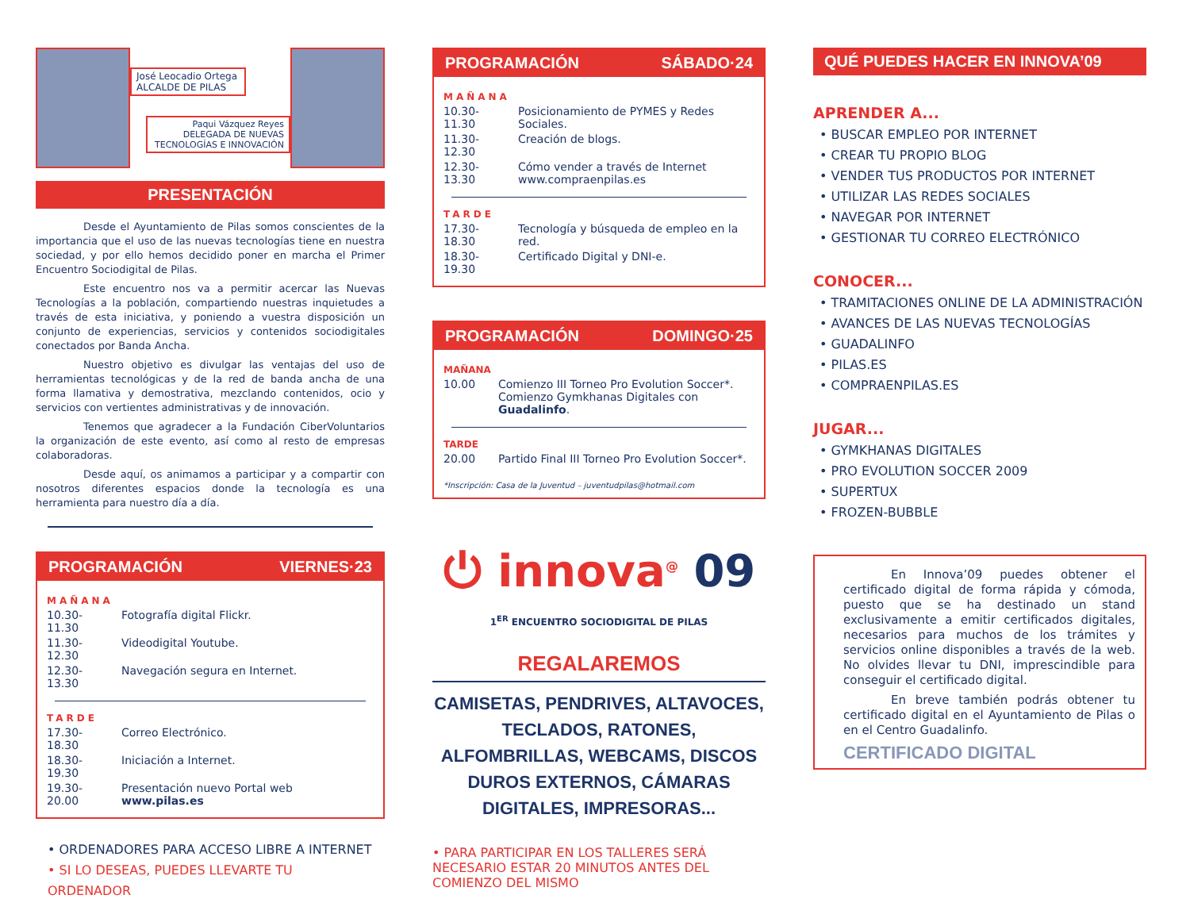José Leocadio Ortega
ALCALDE DE PILAS
Paqui Vázquez Reyes
DELEGADA DE NUEVAS
TECNOLOGÍAS E INNOVACIÓN
PRESENTACIÓN
Desde el Ayuntamiento de Pilas somos conscientes de la importancia que el uso de las nuevas tecnologías tiene en nuestra sociedad, y por ello hemos decidido poner en marcha el Primer Encuentro Sociodigital de Pilas.
Este encuentro nos va a permitir acercar las Nuevas Tecnologías a la población, compartiendo nuestras inquietudes a través de esta iniciativa, y poniendo a vuestra disposición un conjunto de experiencias, servicios y contenidos sociodigitales conectados por Banda Ancha.
Nuestro objetivo es divulgar las ventajas del uso de herramientas tecnológicas y de la red de banda ancha de una forma llamativa y demostrativa, mezclando contenidos, ocio y servicios con vertientes administrativas y de innovación.
Tenemos que agradecer a la Fundación CiberVoluntarios la organización de este evento, así como al resto de empresas colaboradoras.
Desde aquí, os animamos a participar y a compartir con nosotros diferentes espacios donde la tecnología es una herramienta para nuestro día a día.
PROGRAMACIÓN VIERNES·23
MAÑANA
10.30-11.30 Fotografía digital Flickr.
11.30-12.30 Videodigital Youtube.
12.30-13.30 Navegación segura en Internet.
TARDE
17.30-18.30 Correo Electrónico.
18.30-19.30 Iniciación a Internet.
19.30-20.00 Presentación nuevo Portal web www.pilas.es
• ORDENADORES PARA ACCESO LIBRE A INTERNET
• SI LO DESEAS, PUEDES LLEVARTE TU ORDENADOR
PROGRAMACIÓN SÁBADO·24
MAÑANA
10.30-11.30 Posicionamiento de PYMES y Redes Sociales.
11.30-12.30 Creación de blogs.
12.30-13.30 Cómo vender a través de Internet
www.compraenpilas.es
TARDE
17.30-18.30 Tecnología y búsqueda de empleo en la red.
18.30-19.30 Certificado Digital y DNI-e.
PROGRAMACIÓN DOMINGO·25
MAÑANA
10.00 Comienzo III Torneo Pro Evolution Soccer*.
Comienzo Gymkhanas Digitales con Guadalinfo.
TARDE
20.00 Partido Final III Torneo Pro Evolution Soccer*.
*Inscripción: Casa de la Juventud – juventudpilas@hotmail.com
⏻ innova<sup>@</sup> 09
1<sup>ER</sup> ENCUENTRO SOCIODIGITAL DE PILAS
REGALAREMOS
CAMISETAS, PENDRIVES, ALTAVOCES, TECLADOS, RATONES, ALFOMBRILLAS, WEBCAMS, DISCOS DUROS EXTERNOS, CÁMARAS DIGITALES, IMPRESORAS...
• PARA PARTICIPAR EN LOS TALLERES SERÁ NECESARIO ESTAR 20 MINUTOS ANTES DEL COMIENZO DEL MISMO
QUÉ PUEDES HACER EN INNOVA’09
APRENDER A...
• BUSCAR EMPLEO POR INTERNET
• CREAR TU PROPIO BLOG
• VENDER TUS PRODUCTOS POR INTERNET
• UTILIZAR LAS REDES SOCIALES
• NAVEGAR POR INTERNET
• GESTIONAR TU CORREO ELECTRÓNICO
CONOCER...
• TRAMITACIONES ONLINE DE LA ADMINISTRACIÓN
• AVANCES DE LAS NUEVAS TECNOLOGÍAS
• GUADALINFO
• PILAS.ES
• COMPRAENPILAS.ES
JUGAR...
• GYMKHANAS DIGITALES
• PRO EVOLUTION SOCCER 2009
• SUPERTUX
• FROZEN-BUBBLE
En Innova’09 puedes obtener el certificado digital de forma rápida y cómoda, puesto que se ha destinado un stand exclusivamente a emitir certificados digitales, necesarios para muchos de los trámites y servicios online disponibles a través de la web. No olvides llevar tu DNI, imprescindible para conseguir el certificado digital.
En breve también podrás obtener tu certificado digital en el Ayuntamiento de Pilas o en el Centro Guadalinfo.
CERTIFICADO DIGITAL